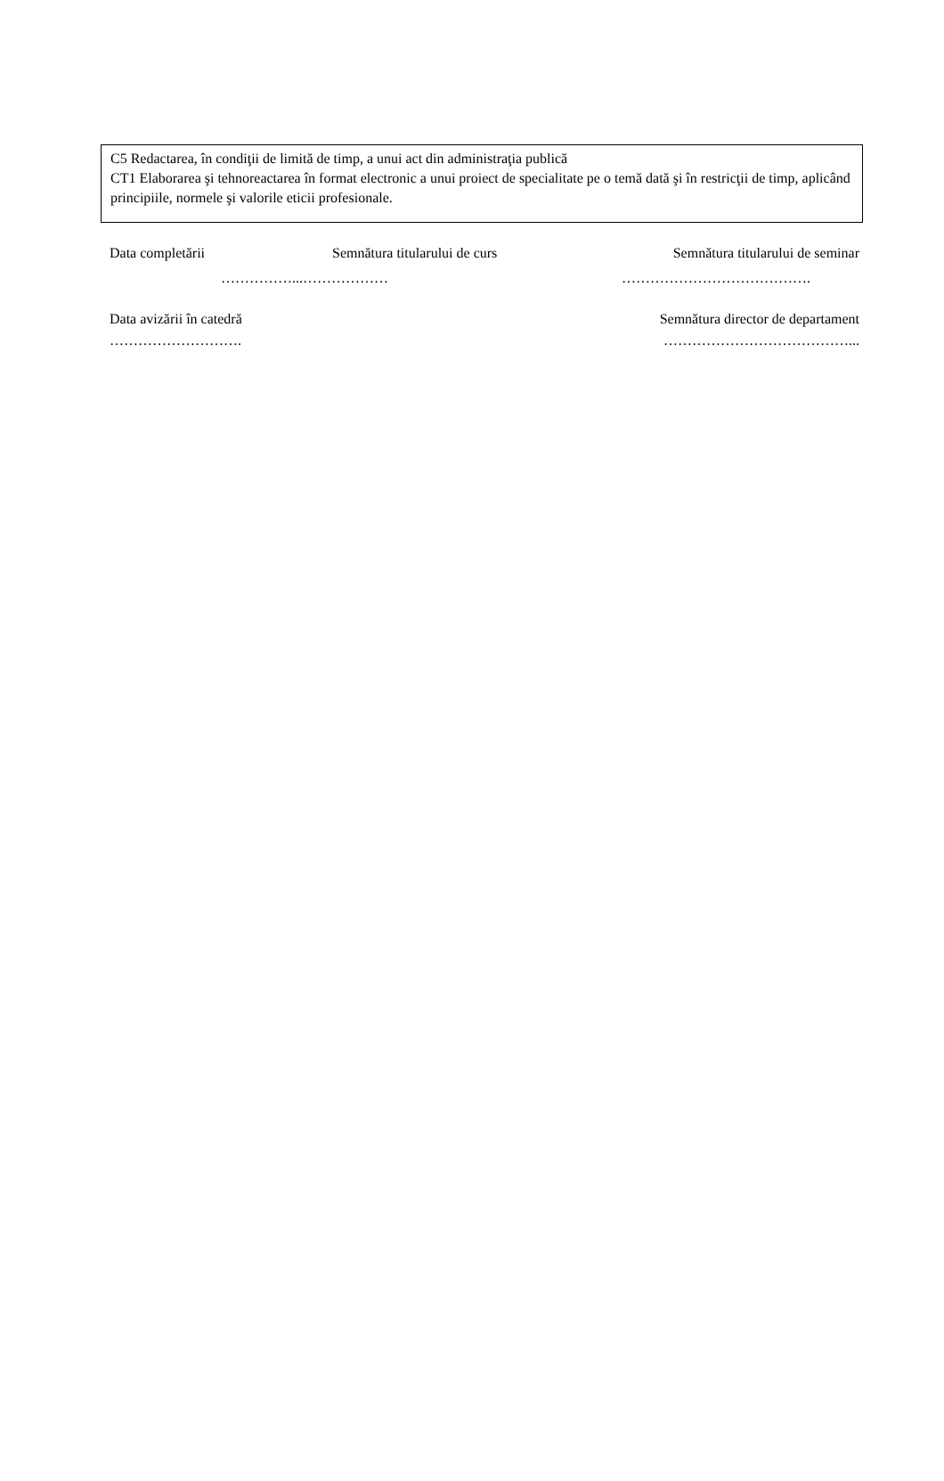C5 Redactarea, în condiţii de limită de timp, a unui act din administraţia publică
CT1 Elaborarea şi tehnoreactarea în format electronic a unui proiect de specialitate pe o temă dată şi în restricţii de timp, aplicând principiile, normele şi valorile eticii profesionale.
Data completării Semnătura titularului de curs Semnătura titularului de seminar
……………...……………… ………………………………….
Data avizării în catedră Semnătura director de departament
………………………. …………………………………...